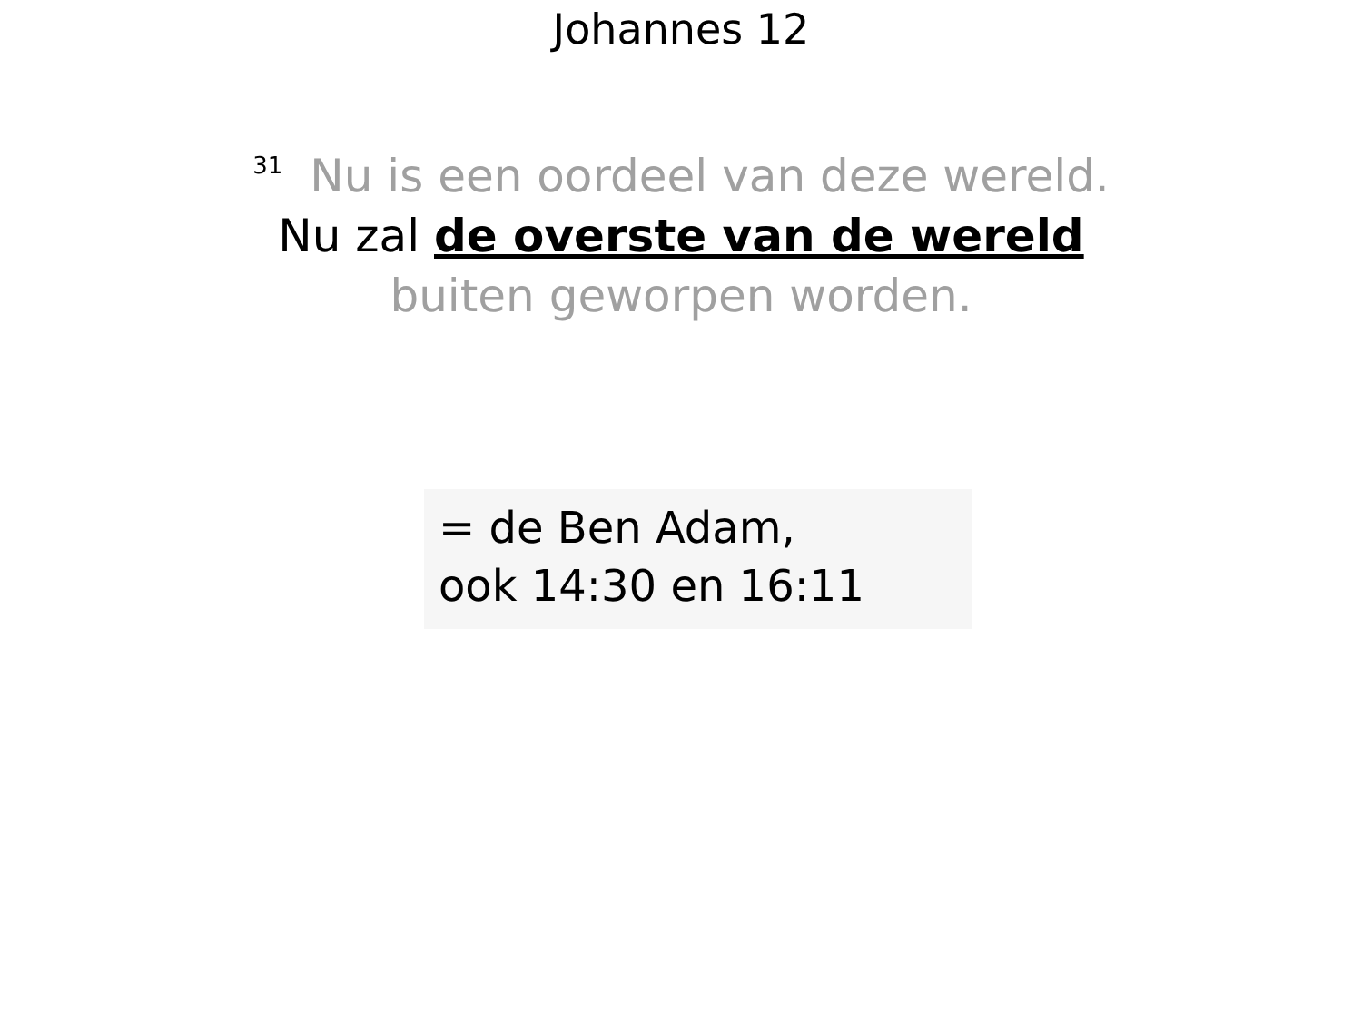Johannes 12
<sup>31</sup> Nu is een oordeel van deze wereld.
Nu zal de overste van de wereld
buiten geworpen worden.
= de Ben Adam,
ook 14:30 en 16:11